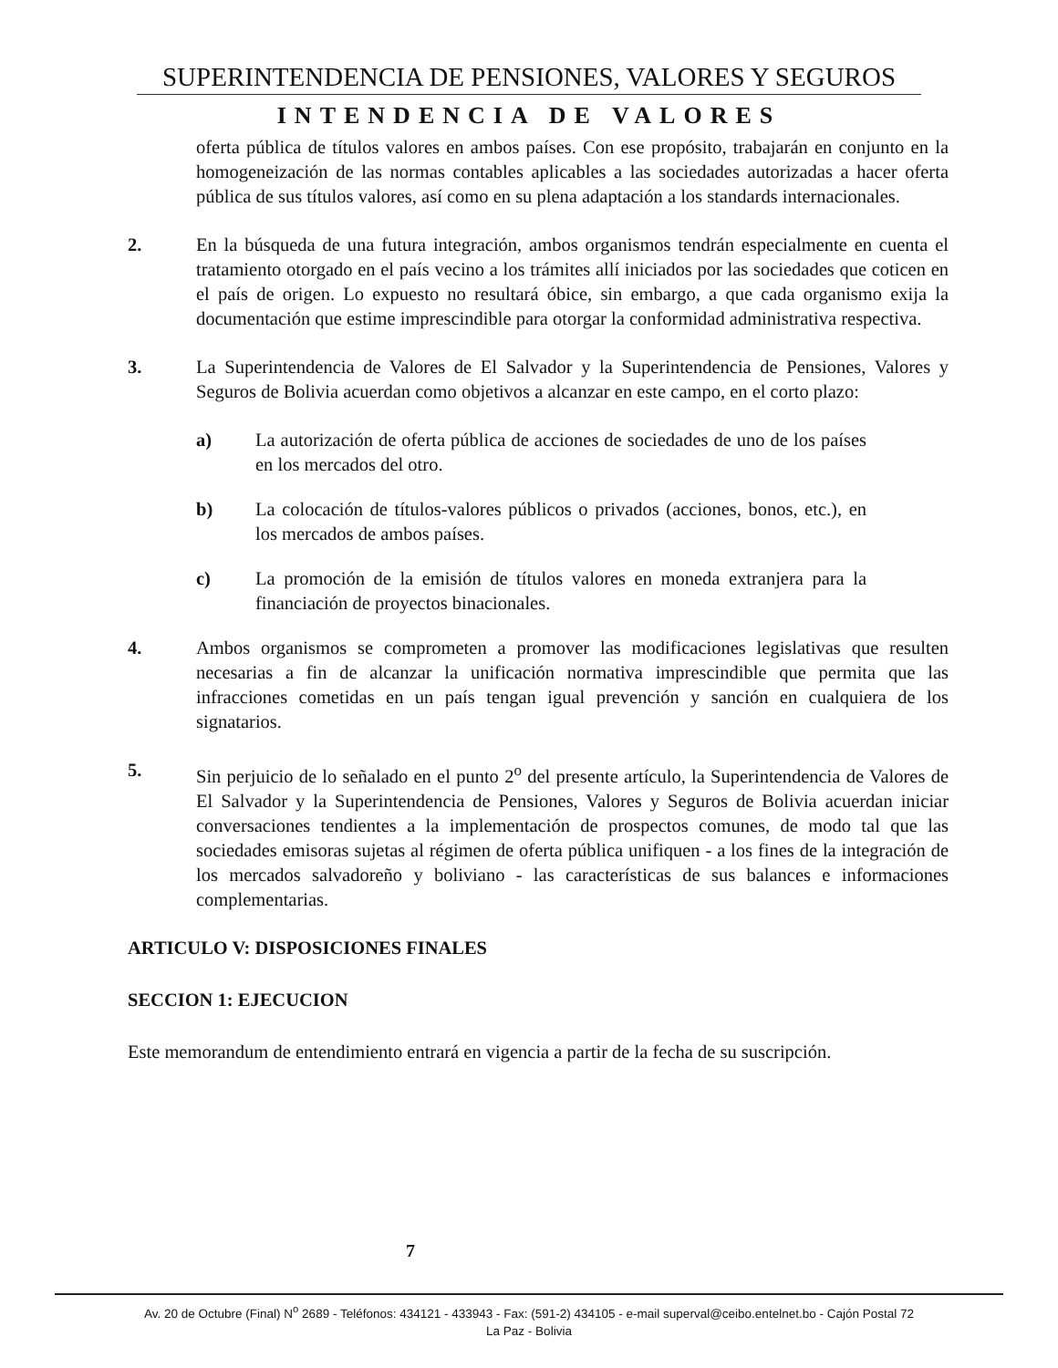SUPERINTENDENCIA DE PENSIONES, VALORES Y SEGUROS
INTENDENCIA DE VALORES
oferta pública de títulos valores en ambos países. Con ese propósito, trabajarán en conjunto en la homogeneización de las normas contables aplicables a las sociedades autorizadas a hacer oferta pública de sus títulos valores, así como en su plena adaptación a los standards internacionales.
2. En la búsqueda de una futura integración, ambos organismos tendrán especialmente en cuenta el tratamiento otorgado en el país vecino a los trámites allí iniciados por las sociedades que coticen en el país de origen. Lo expuesto no resultará óbice, sin embargo, a que cada organismo exija la documentación que estime imprescindible para otorgar la conformidad administrativa respectiva.
3. La Superintendencia de Valores de El Salvador y la Superintendencia de Pensiones, Valores y Seguros de Bolivia acuerdan como objetivos a alcanzar en este campo, en el corto plazo:
a) La autorización de oferta pública de acciones de sociedades de uno de los países en los mercados del otro.
b) La colocación de títulos-valores públicos o privados (acciones, bonos, etc.), en los mercados de ambos países.
c) La promoción de la emisión de títulos valores en moneda extranjera para la financiación de proyectos binacionales.
4. Ambos organismos se comprometen a promover las modificaciones legislativas que resulten necesarias a fin de alcanzar la unificación normativa imprescindible que permita que las infracciones cometidas en un país tengan igual prevención y sanción en cualquiera de los signatarios.
5. Sin perjuicio de lo señalado en el punto 2<sup>o</sup> del presente artículo, la Superintendencia de Valores de El Salvador y la Superintendencia de Pensiones, Valores y Seguros de Bolivia acuerdan iniciar conversaciones tendientes a la implementación de prospectos comunes, de modo tal que las sociedades emisoras sujetas al régimen de oferta pública unifiquen - a los fines de la integración de los mercados salvadoreño y boliviano - las características de sus balances e informaciones complementarias.
ARTICULO V: DISPOSICIONES FINALES
SECCION 1: EJECUCION
Este memorandum de entendimiento entrará en vigencia a partir de la fecha de su suscripción.
7
Av. 20 de Octubre (Final) N<sup>o</sup> 2689 - Teléfonos: 434121 - 433943 - Fax: (591-2) 434105 - e-mail superval@ceibo.entelnet.bo - Cajón Postal 72
La Paz - Bolivia